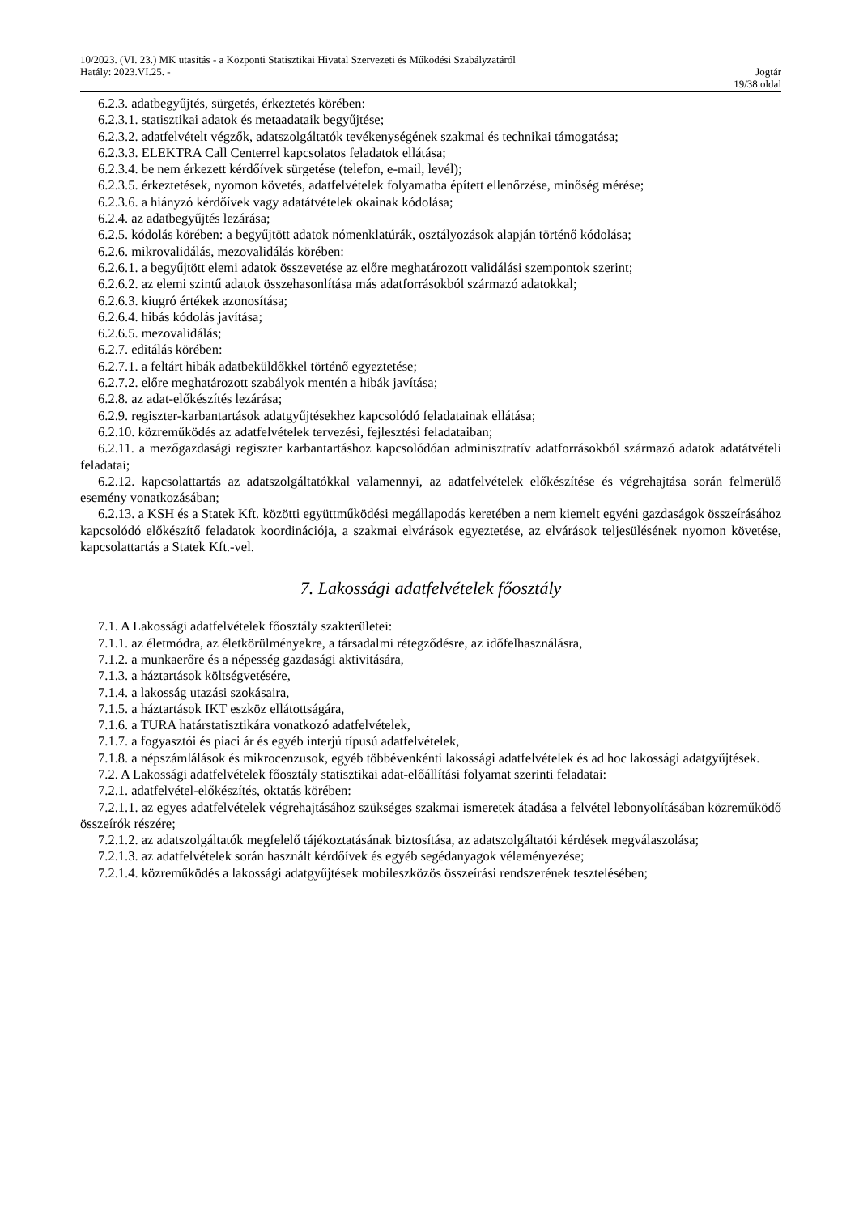10/2023. (VI. 23.) MK utasítás - a Központi Statisztikai Hivatal Szervezeti és Működési Szabályzatáról
Hatály: 2023.VI.25. - Jogtár
19/38 oldal
6.2.3. adatbegyűjtés, sürgetés, érkeztetés körében:
6.2.3.1. statisztikai adatok és metaadataik begyűjtése;
6.2.3.2. adatfelvételt végzők, adatszolgáltatók tevékenységének szakmai és technikai támogatása;
6.2.3.3. ELEKTRA Call Centerrel kapcsolatos feladatok ellátása;
6.2.3.4. be nem érkezett kérdőívek sürgetése (telefon, e-mail, levél);
6.2.3.5. érkeztetések, nyomon követés, adatfelvételek folyamatba épített ellenőrzése, minőség mérése;
6.2.3.6. a hiányzó kérdőívek vagy adatátvételek okainak kódolása;
6.2.4. az adatbegyűjtés lezárása;
6.2.5. kódolás körében: a begyűjtött adatok nómenklatúrák, osztályozások alapján történő kódolása;
6.2.6. mikrovalidálás, mezovalidálás körében:
6.2.6.1. a begyűjtött elemi adatok összevetése az előre meghatározott validálási szempontok szerint;
6.2.6.2. az elemi szintű adatok összehasonlítása más adatforrásokból származó adatokkal;
6.2.6.3. kiugró értékek azonosítása;
6.2.6.4. hibás kódolás javítása;
6.2.6.5. mezovalidálás;
6.2.7. editálás körében:
6.2.7.1. a feltárt hibák adatbeküldőkkel történő egyeztetése;
6.2.7.2. előre meghatározott szabályok mentén a hibák javítása;
6.2.8. az adat-előkészítés lezárása;
6.2.9. regiszter-karbantartások adatgyűjtésekhez kapcsolódó feladatainak ellátása;
6.2.10. közreműködés az adatfelvételek tervezési, fejlesztési feladataiban;
6.2.11. a mezőgazdasági regiszter karbantartáshoz kapcsolódóan adminisztratív adatforrásokból származó adatok adatátvételi feladatai;
6.2.12. kapcsolattartás az adatszolgáltatókkal valamennyi, az adatfelvételek előkészítése és végrehajtása során felmerülő esemény vonatkozásában;
6.2.13. a KSH és a Statek Kft. közötti együttműködési megállapodás keretében a nem kiemelt egyéni gazdaságok összeírásához kapcsolódó előkészítő feladatok koordinációja, a szakmai elvárások egyeztetése, az elvárások teljesülésének nyomon követése, kapcsolattartás a Statek Kft.-vel.
7. Lakossági adatfelvételek főosztály
7.1. A Lakossági adatfelvételek főosztály szakterületei:
7.1.1. az életmódra, az életkörülményekre, a társadalmi rétegződésre, az időfelhasználásra,
7.1.2. a munkaerőre és a népesség gazdasági aktivitására,
7.1.3. a háztartások költségvetésére,
7.1.4. a lakosság utazási szokásaira,
7.1.5. a háztartások IKT eszköz ellátottságára,
7.1.6. a TURA határstatisztikára vonatkozó adatfelvételek,
7.1.7. a fogyasztói és piaci ár és egyéb interjú típusú adatfelvételek,
7.1.8. a népszámlálások és mikrocenzusok, egyéb többévenkénti lakossági adatfelvételek és ad hoc lakossági adatgyűjtések.
7.2. A Lakossági adatfelvételek főosztály statisztikai adat-előállítási folyamat szerinti feladatai:
7.2.1. adatfelvétel-előkészítés, oktatás körében:
7.2.1.1. az egyes adatfelvételek végrehajtásához szükséges szakmai ismeretek átadása a felvétel lebonyolításában közreműködő összeírók részére;
7.2.1.2. az adatszolgáltatók megfelelő tájékoztatásának biztosítása, az adatszolgáltatói kérdések megválaszolása;
7.2.1.3. az adatfelvételek során használt kérdőívek és egyéb segédanyagok véleményezése;
7.2.1.4. közreműködés a lakossági adatgyűjtések mobileszközös összeírási rendszerének tesztelésében;